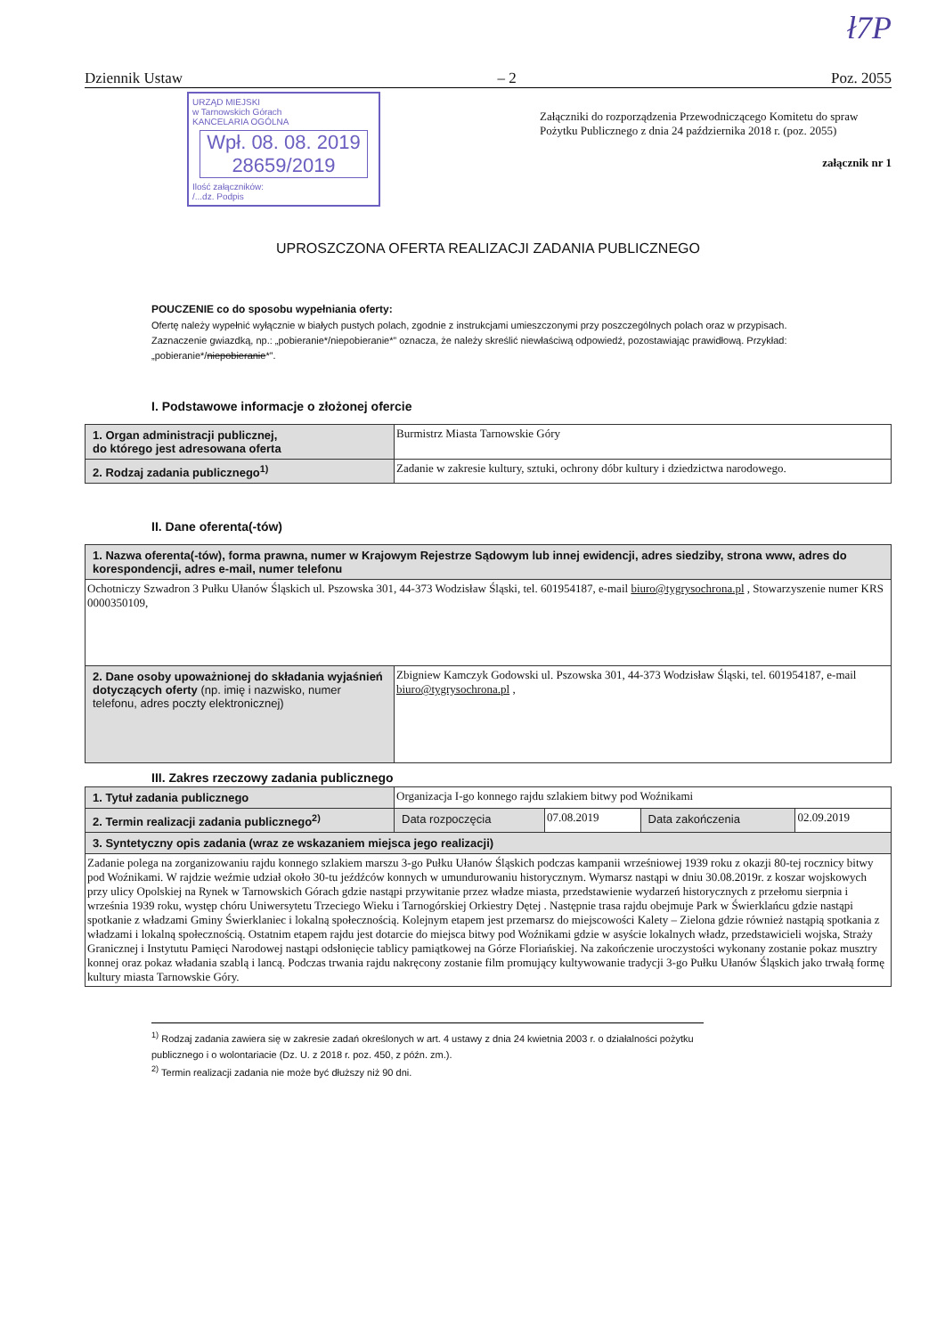ł7P
Dziennik Ustaw – 2 Poz. 2055
URZĄD MIEJSKI
w Tarnowskich Górach
KANCELARIA OGÓLNA
Wpł. 08. 08. 2019
28659/2019
Ilość załączników:
/...dz. Podpis
Załączniki do rozporządzenia Przewodniczącego Komitetu do spraw Pożytku Publicznego z dnia 24 października 2018 r. (poz. 2055)
załącznik nr 1
UPROSZCZONA OFERTA REALIZACJI ZADANIA PUBLICZNEGO
POUCZENIE co do sposobu wypełniania oferty:
Ofertę należy wypełnić wyłącznie w białych pustych polach, zgodnie z instrukcjami umieszczonymi przy poszczególnych polach oraz w przypisach.
Zaznaczenie gwiazdką, np.: „pobieranie*/niepobieranie*” oznacza, że należy skreślić niewłaściwą odpowiedź, pozostawiając prawidłową. Przykład: „pobieranie*/niepobieranie*”.
I. Podstawowe informacje o złożonej ofercie
| 1. Organ administracji publicznej, do którego jest adresowana oferta | Burmistrz Miasta Tarnowskie Góry |
| 2. Rodzaj zadania publicznego<sup>1)</sup> | Zadanie w zakresie kultury, sztuki, ochrony dóbr kultury i dziedzictwa narodowego. |
II. Dane oferenta(-tów)
| 1. Nazwa oferenta(-tów), forma prawna, numer w Krajowym Rejestrze Sądowym lub innej ewidencji, adres siedziby, strona www, adres do korespondencji, adres e-mail, numer telefonu | |
| Ochotniczy Szwadron 3 Pułku Ułanów Śląskich ul. Pszowska 301, 44-373 Wodzisław Śląski, tel. 601954187, e-mail biuro@tygrysochrona.pl , Stowarzyszenie numer KRS 0000350109, | |
| 2. Dane osoby upoważnionej do składania wyjaśnień dotyczących oferty (np. imię i nazwisko, numer telefonu, adres poczty elektronicznej) | Zbigniew Kamczyk Godowski ul. Pszowska 301, 44-373 Wodzisław Śląski, tel. 601954187, e-mail biuro@tygrysochrona.pl , |
III. Zakres rzeczowy zadania publicznego
| 1. Tytuł zadania publicznego | Organizacja I-go konnego rajdu szlakiem bitwy pod Woźnikami | | | |
| 2. Termin realizacji zadania publicznego<sup>2)</sup> | Data rozpoczęcia | 07.08.2019 | Data zakończenia | 02.09.2019 |
| 3. Syntetyczny opis zadania (wraz ze wskazaniem miejsca jego realizacji) | | | | |
| Zadanie polega na zorganizowaniu rajdu konnego szlakiem marszu 3-go Pułku Ułanów Śląskich podczas kampanii wrześniowej 1939 roku z okazji 80-tej rocznicy bitwy pod Woźnikami. W rajdzie weźmie udział około 30-tu jeźdźców konnych w umundurowaniu historycznym. Wymarsz nastąpi w dniu 30.08.2019r. z koszar wojskowych przy ulicy Opolskiej na Rynek w Tarnowskich Górach gdzie nastąpi przywitanie przez władze miasta, przedstawienie wydarzeń historycznych z przełomu sierpnia i września 1939 roku, występ chóru Uniwersytetu Trzeciego Wieku i Tarnogórskiej Orkiestry Dętej . Następnie trasa rajdu obejmuje Park w Świerklańcu gdzie nastąpi spotkanie z władzami Gminy Świerklaniec i lokalną społecznością. Kolejnym etapem jest przemarsz do miejscowości Kalety – Zielona gdzie również nastąpią spotkania z władzami i lokalną społecznością. Ostatnim etapem rajdu jest dotarcie do miejsca bitwy pod Woźnikami gdzie w asyście lokalnych władz, przedstawicieli wojska, Straży Granicznej i Instytutu Pamięci Narodowej nastąpi odsłonięcie tablicy pamiątkowej na Górze Floriańskiej. Na zakończenie uroczystości wykonany zostanie pokaz musztry konnej oraz pokaz władania szablą i lancą. Podczas trwania rajdu nakręcony zostanie film promujący kultywowanie tradycji 3-go Pułku Ułanów Śląskich jako trwałą formę kultury miasta Tarnowskie Góry. | | | | |
<sup>1)</sup> Rodzaj zadania zawiera się w zakresie zadań określonych w art. 4 ustawy z dnia 24 kwietnia 2003 r. o działalności pożytku publicznego i o wolontariacie (Dz. U. z 2018 r. poz. 450, z późn. zm.).
<sup>2)</sup> Termin realizacji zadania nie może być dłuższy niż 90 dni.